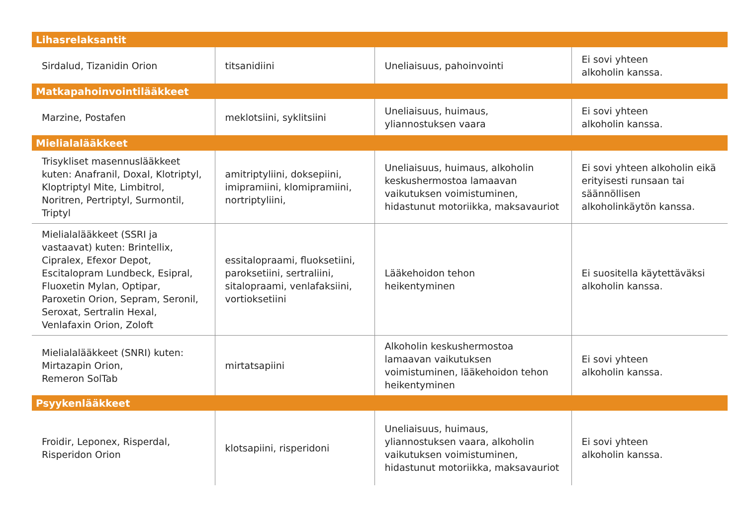| Lihasrelaksantit | | | |
| --- | --- | --- | --- |
| Sirdalud, Tizanidin Orion | titsanidiini | Uneliaisuus, pahoinvointi | Ei sovi yhteen alkoholin kanssa. |
| Matkapahoinvointilääkkeet | | | |
| Marzine, Postafen | meklotsiini, syklitsiini | Uneliaisuus, huimaus, yliannostuksen vaara | Ei sovi yhteen alkoholin kanssa. |
| Mielialalääkkeet | | | |
| Trisykliset masennuslääkkeet kuten: Anafranil, Doxal, Klotriptyl, Kloptriptyl Mite, Limbitrol, Noritren, Pertriptyl, Surmontil, Triptyl | amitriptyliini, doksepiini, imipramiini, klomipramiini, nortriptyliini, | Uneliaisuus, huimaus, alkoholin keskushermostoa lamaavan vaikutuksen voimistuminen, hidastunut motoriikka, maksavauriot | Ei sovi yhteen alkoholin eikä erityisesti runsaan tai säännöllisen alkoholinkäytön kanssa. |
| Mielialalääkkeet (SSRI ja vastaavat) kuten: Brintellix, Cipralex, Efexor Depot, Escitalopram Lundbeck, Esipral, Fluoxetin Mylan, Optipar, Paroxetin Orion, Sepram, Seronil, Seroxat, Sertralin Hexal, Venlafaxin Orion, Zoloft | essitalopraami, fluoksetiini, paroksetiini, sertraliini, sitalopraami, venlafaksiini, vortioksetiini | Lääkehoidon tehon heikentyminen | Ei suositella käytettäväksi alkoholin kanssa. |
| Mielialalääkkeet (SNRI) kuten: Mirtazapin Orion, Remeron SolTab | mirtatsapiini | Alkoholin keskushermostoa lamaavan vaikutuksen voimistuminen, lääkehoidon tehon heikentyminen | Ei sovi yhteen alkoholin kanssa. |
| Psyykenlääkkeet | | | |
| Froidir, Leponex, Risperdal, Risperidon Orion | klotsapiini, risperidoni | Uneliaisuus, huimaus, yliannostuksen vaara, alkoholin vaikutuksen voimistuminen, hidastunut motoriikka, maksavauriot | Ei sovi yhteen alkoholin kanssa. |